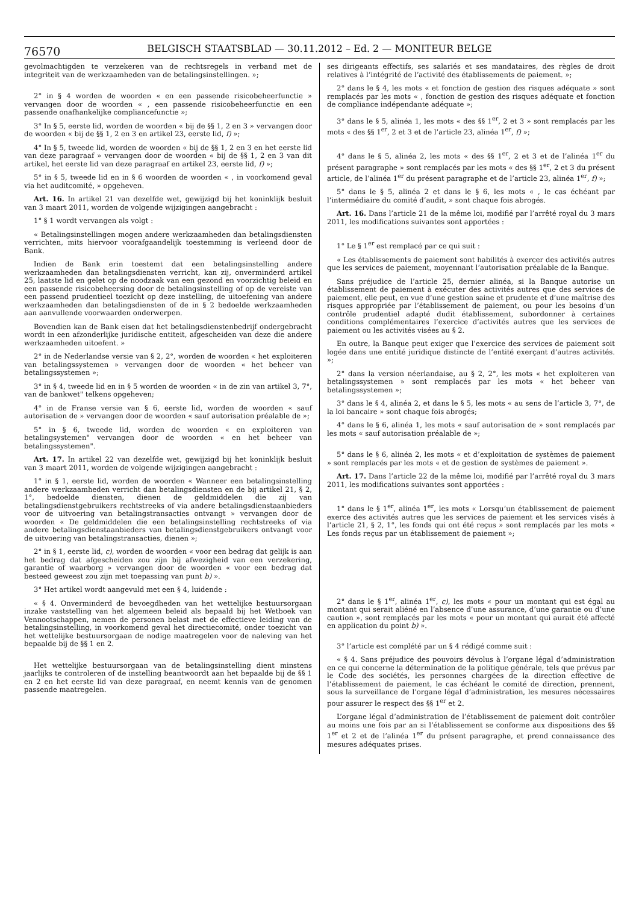76570
BELGISCH STAATSBLAD — 30.11.2012 – Ed. 2 — MONITEUR BELGE
gevolmachtigden te verzekeren van de rechtsregels in verband met de integriteit van de werkzaamheden van de betalingsinstellingen. »;
2° in § 4 worden de woorden « en een passende risicobeheerfunctie » vervangen door de woorden « , een passende risicobeheerfunctie en een passende onafhankelijke compliancefunctie »;
3° In § 5, eerste lid, worden de woorden « bij de §§ 1, 2 en 3 » vervangen door de woorden « bij de §§ 1, 2 en 3 en artikel 23, eerste lid, f) »;
4° In § 5, tweede lid, worden de woorden « bij de §§ 1, 2 en 3 en het eerste lid van deze paragraaf » vervangen door de woorden « bij de §§ 1, 2 en 3 van dit artikel, het eerste lid van deze paragraaf en artikel 23, eerste lid, f) »;
5° in § 5, tweede lid en in § 6 woorden de woorden « , in voorkomend geval via het auditcomité, » opgeheven.
Art. 16. In artikel 21 van dezelfde wet, gewijzigd bij het koninklijk besluit van 3 maart 2011, worden de volgende wijzigingen aangebracht :
1° § 1 wordt vervangen als volgt :
« Betalingsinstellingen mogen andere werkzaamheden dan betalingsdiensten verrichten, mits hiervoor voorafgaandelijk toestemming is verleend door de Bank.
Indien de Bank erin toestemt dat een betalingsinstelling andere werkzaamheden dan betalingsdiensten verricht, kan zij, onverminderd artikel 25, laatste lid en gelet op de noodzaak van een gezond en voorzichtig beleid en een passende risicobeheersing door de betalingsinstelling of op de vereiste van een passend prudentieel toezicht op deze instelling, de uitoefening van andere werkzaamheden dan betalingsdiensten of de in § 2 bedoelde werkzaamheden aan aanvullende voorwaarden onderwerpen.
Bovendien kan de Bank eisen dat het betalingsdienstenbedrijf ondergebracht wordt in een afzonderlijke juridische entiteit, afgescheiden van deze die andere werkzaamheden uitoefent. »
2° in de Nederlandse versie van § 2, 2°, worden de woorden « het exploiteren van betalingssystemen » vervangen door de woorden « het beheer van betalingssystemen »;
3° in § 4, tweede lid en in § 5 worden de woorden « in de zin van artikel 3, 7°, van de bankwet" telkens opgeheven;
4° in de Franse versie van § 6, eerste lid, worden de woorden « sauf autorisation de » vervangen door de woorden « sauf autorisation préalable de »;
5° in § 6, tweede lid, worden de woorden « en exploiteren van betalingsystemen" vervangen door de woorden « en het beheer van betalingssystemen".
Art. 17. In artikel 22 van dezelfde wet, gewijzigd bij het koninklijk besluit van 3 maart 2011, worden de volgende wijzigingen aangebracht :
1° in § 1, eerste lid, worden de woorden « Wanneer een betalingsinstelling andere werkzaamheden verricht dan betalingsdiensten en de bij artikel 21, § 2, 1°, bedoelde diensten, dienen de geldmiddelen die zij van betalingsdienstgebruikers rechtstreeks of via andere betalingsdienstaanbieders voor de uitvoering van betalingstransacties ontvangt » vervangen door de woorden « De geldmiddelen die een betalingsinstelling rechtstreeks of via andere betalingsdienstaanbieders van betalingsdienstgebruikers ontvangt voor de uitvoering van betalingstransacties, dienen »;
2° in § 1, eerste lid, c), worden de woorden « voor een bedrag dat gelijk is aan het bedrag dat afgescheiden zou zijn bij afwezigheid van een verzekering, garantie of waarborg » vervangen door de woorden « voor een bedrag dat besteed geweest zou zijn met toepassing van punt b) ».
3° Het artikel wordt aangevuld met een § 4, luidende :
« § 4. Onverminderd de bevoegdheden van het wettelijke bestuursorgaan inzake vaststelling van het algemeen beleid als bepaald bij het Wetboek van Vennootschappen, nemen de personen belast met de effectieve leiding van de betalingsinstelling, in voorkomend geval het directiecomité, onder toezicht van het wettelijke bestuursorgaan de nodige maatregelen voor de naleving van het bepaalde bij de §§ 1 en 2.
Het wettelijke bestuursorgaan van de betalingsinstelling dient minstens jaarlijks te controleren of de instelling beantwoordt aan het bepaalde bij de §§ 1 en 2 en het eerste lid van deze paragraaf, en neemt kennis van de genomen passende maatregelen.
ses dirigeants effectifs, ses salariés et ses mandataires, des règles de droit relatives à l’intégrité de l’activité des établissements de paiement. »;
2° dans le § 4, les mots « et fonction de gestion des risques adéquate » sont remplacés par les mots « , fonction de gestion des risques adéquate et fonction de compliance indépendante adéquate »;
3° dans le § 5, alinéa 1, les mots « des §§ 1<sup>er</sup>, 2 et 3 » sont remplacés par les mots « des §§ 1<sup>er</sup>, 2 et 3 et de l’article 23, alinéa 1<sup>er</sup>, f) »;
4° dans le § 5, alinéa 2, les mots « des §§ 1<sup>er</sup>, 2 et 3 et de l’alinéa 1<sup>er</sup> du présent paragraphe » sont remplacés par les mots « des §§ 1<sup>er</sup>, 2 et 3 du présent article, de l’alinéa 1<sup>er</sup> du présent paragraphe et de l’article 23, alinéa 1<sup>er</sup>, f) »;
5° dans le § 5, alinéa 2 et dans le § 6, les mots « , le cas échéant par l’intermédiaire du comité d’audit, » sont chaque fois abrogés.
Art. 16. Dans l’article 21 de la même loi, modifié par l’arrêté royal du 3 mars 2011, les modifications suivantes sont apportées :
1° Le § 1<sup>er</sup> est remplacé par ce qui suit :
« Les établissements de paiement sont habilités à exercer des activités autres que les services de paiement, moyennant l’autorisation préalable de la Banque.
Sans préjudice de l’article 25, dernier alinéa, si la Banque autorise un établissement de paiement à exécuter des activités autres que des services de paiement, elle peut, en vue d’une gestion saine et prudente et d’une maîtrise des risques appropriée par l’établissement de paiement, ou pour les besoins d’un contrôle prudentiel adapté dudit établissement, subordonner à certaines conditions complémentaires l’exercice d’activités autres que les services de paiement ou les activités visées au § 2.
En outre, la Banque peut exiger que l’exercice des services de paiement soit logée dans une entité juridique distincte de l’entité exerçant d’autres activités. »;
2° dans la version néerlandaise, au § 2, 2°, les mots « het exploiteren van betalingssystemen » sont remplacés par les mots « het beheer van betalingssystemen »;
3° dans le § 4, alinéa 2, et dans le § 5, les mots « au sens de l’article 3, 7°, de la loi bancaire » sont chaque fois abrogés;
4° dans le § 6, alinéa 1, les mots « sauf autorisation de » sont remplacés par les mots « sauf autorisation préalable de »;
5° dans le § 6, alinéa 2, les mots « et d’exploitation de systèmes de paiement » sont remplacés par les mots « et de gestion de systèmes de paiement ».
Art. 17. Dans l’article 22 de la même loi, modifié par l’arrêté royal du 3 mars 2011, les modifications suivantes sont apportées :
1° dans le § 1<sup>er</sup>, alinéa 1<sup>er</sup>, les mots « Lorsqu’un établissement de paiement exerce des activités autres que les services de paiement et les services visés à l’article 21, § 2, 1°, les fonds qui ont été reçus » sont remplacés par les mots « Les fonds reçus par un établissement de paiement »;
2° dans le § 1<sup>er</sup>, alinéa 1<sup>er</sup>, c), les mots « pour un montant qui est égal au montant qui serait aliéné en l’absence d’une assurance, d’une garantie ou d’une caution », sont remplacés par les mots « pour un montant qui aurait été affecté en application du point b) ».
3° l’article est complété par un § 4 rédigé comme suit :
« § 4. Sans préjudice des pouvoirs dévolus à l’organe légal d’administration en ce qui concerne la détermination de la politique générale, tels que prévus par le Code des sociétés, les personnes chargées de la direction effective de l’établissement de paiement, le cas échéant le comité de direction, prennent, sous la surveillance de l’organe légal d’administration, les mesures nécessaires pour assurer le respect des §§ 1<sup>er</sup> et 2.
L’organe légal d’administration de l’établissement de paiement doit contrôler au moins une fois par an si l’établissement se conforme aux dispositions des §§ 1<sup>er</sup> et 2 et de l’alinéa 1<sup>er</sup> du présent paragraphe, et prend connaissance des mesures adéquates prises.